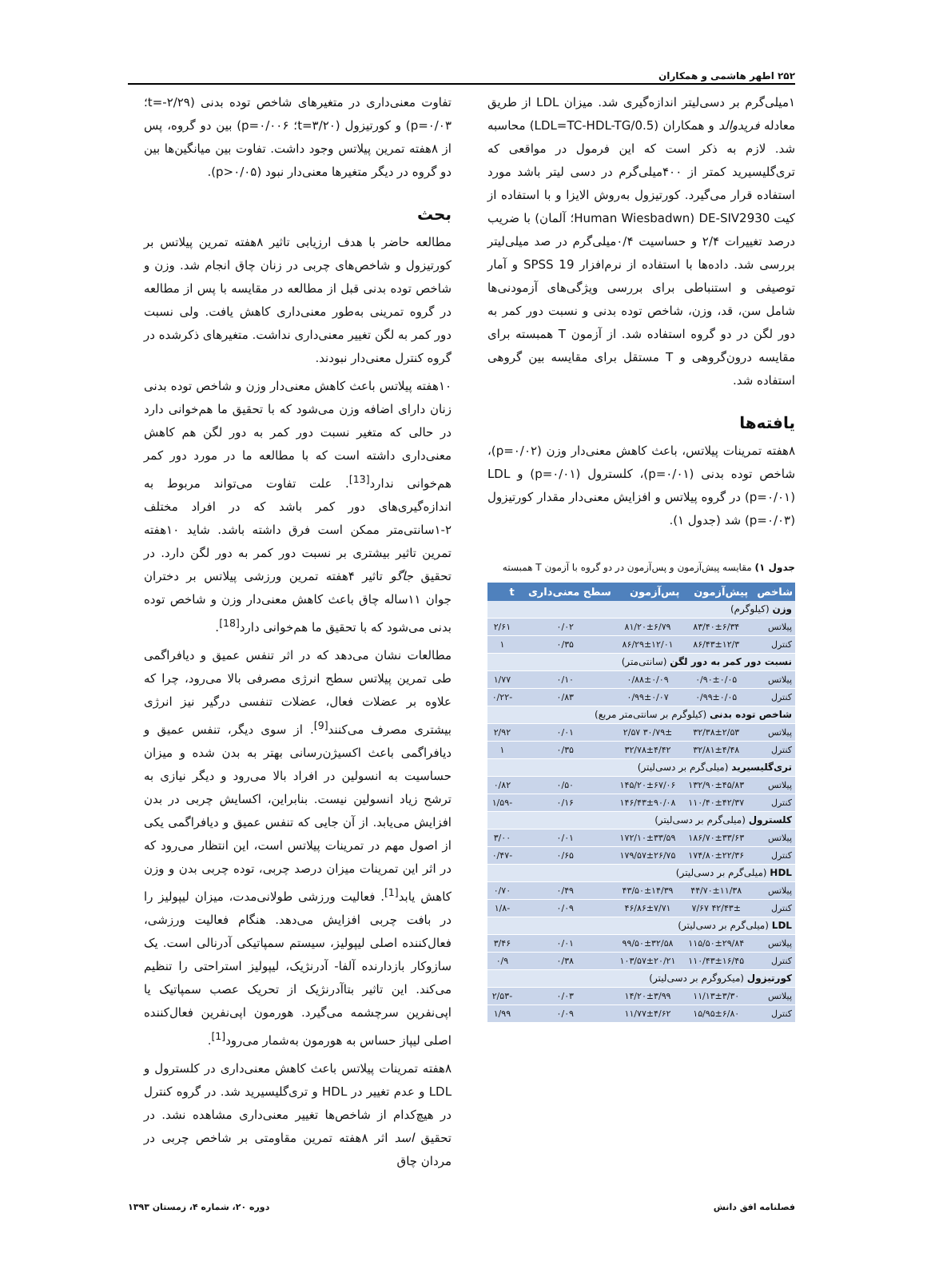۲۵۲ اطهر هاشمی و همکاران
۱میلی‌گرم بر دسی‌لیتر اندازه‌گیری شد. میزان LDL از طریق معادله فریدوالد و همکاران (LDL=TC-HDL-TG/0.5) محاسبه شد. لازم به ذکر است که این فرمول در مواقعی که تری‌گلیسیرید کمتر از ۴۰۰میلی‌گرم در دسی لیتر باشد مورد استفاده قرار می‌گیرد. کورتیزول به‌روش الایزا و با استفاده از کیت DE-SIV2930 (Human Wiesbadwn؛ آلمان) با ضریب درصد تغییرات ۲/۴ و حساسیت ۰/۴میلی‌گرم در صد میلی‌لیتر بررسی شد. داده‌ها با استفاده از نرم‌افزار SPSS 19 و آمار توصیفی و استنباطی برای بررسی ویژگی‌های آزمودنی‌ها شامل سن، قد، وزن، شاخص توده بدنی و نسبت دور کمر به دور لگن در دو گروه استفاده شد. از آزمون T همبسته برای مقایسه درون‌گروهی و T مستقل برای مقایسه بین گروهی استفاده شد.
یافته‌ها
۸هفته تمرینات پیلاتس، باعث کاهش معنی‌دار وزن (p=۰/۰۲)، شاخص توده بدنی (p=۰/۰۱)، کلسترول (p=۰/۰۱) و LDL (p=۰/۰۱) در گروه پیلاتس و افزایش معنی‌دار مقدار کورتیزول (p=۰/۰۳) شد (جدول ۱).
جدول ۱) مقایسه پیش‌آزمون و پس‌آزمون در دو گروه با آزمون T همبسته
| شاخص | پیش‌آزمون | پس‌آزمون | سطح معنی‌داری | t |
| --- | --- | --- | --- | --- |
| وزن (کیلوگرم) | | | | |
| پیلاتس | ۸۳/۴۰±۶/۳۴ | ۸۱/۲۰±۶/۷۹ | ۰/۰۲ | ۲/۶۱ |
| کنترل | ۸۶/۴۳±۱۲/۳ | ۸۶/۲۹±۱۲/۰۱ | ۰/۳۵ | ۱ |
| نسبت دور کمر به دور لگن (سانتی‌متر) | | | | |
| پیلاتس | ۰/۹۰±۰/۰۵ | ۰/۸۸±۰/۰۹ | ۰/۱۰ | ۱/۷۷ |
| کنترل | ۰/۹۹±۰/۰۵ | ۰/۹۹±۰/۰۷ | ۰/۸۳ | -۰/۲۲ |
| شاخص توده بدنی (کیلوگرم بر سانتی‌متر مربع) | | | | |
| پیلاتس | ۳۲/۳۸±۲/۵۳ | ۳۰/۷۹± ۲/۵۷ | ۰/۰۱ | ۲/۹۲ |
| کنترل | ۳۲/۸۱±۴/۴۸ | ۳۲/۷۸±۴/۴۲ | ۰/۳۵ | ۱ |
| تری‌گلیسیرید (میلی‌گرم بر دسی‌لیتر) | | | | |
| پیلاتس | ۱۳۲/۹۰±۴۵/۸۳ | ۱۴۵/۲۰±۶۷/۰۶ | ۰/۵۰ | ۰/۸۲ |
| کنترل | ۱۱۰/۴۰±۴۲/۳۷ | ۱۴۶/۴۳±۹۰/۰۸ | ۰/۱۶ | -۱/۵۹ |
| کلسترول (میلی‌گرم بر دسی‌لیتر) | | | | |
| پیلاتس | ۱۸۶/۷۰±۳۳/۶۳ | ۱۷۲/۱۰±۳۳/۵۹ | ۰/۰۱ | ۳/۰۰ |
| کنترل | ۱۷۴/۸۰±۲۲/۳۶ | ۱۷۹/۵۷±۲۶/۷۵ | ۰/۶۵ | -۰/۴۷ |
| HDL (میلی‌گرم بر دسی‌لیتر) | | | | |
| پیلاتس | ۴۴/۷۰±۱۱/۳۸ | ۴۳/۵۰±۱۴/۳۹ | ۰/۴۹ | ۰/۷۰ |
| کنترل | ۴۲/۴۳± ۷/۶۷ | ۴۶/۸۶±۷/۷۱ | ۰/۰۹ | -۱/۸ |
| LDL (میلی‌گرم بر دسی‌لیتر) | | | | |
| پیلاتس | ۱۱۵/۵۰±۲۹/۸۴ | ۹۹/۵۰±۳۲/۵۸ | ۰/۰۱ | ۳/۴۶ |
| کنترل | ۱۱۰/۴۳±۱۶/۴۵ | ۱۰۳/۵۷±۲۰/۲۱ | ۰/۳۸ | ۰/۹ |
| کورتیزول (میکروگرم بر دسی‌لیتر) | | | | |
| پیلاتس | ۱۱/۱۳±۳/۳۰ | ۱۴/۲۰±۳/۹۹ | ۰/۰۳ | -۲/۵۳ |
| کنترل | ۱۵/۹۵±۶/۸۰ | ۱۱/۷۷±۴/۶۲ | ۰/۰۹ | ۱/۹۹ |
تفاوت معنی‌داری در متغیرهای شاخص توده بدنی (t=-۲/۲۹؛ p=۰/۰۳) و کورتیزول (t=۳/۲۰؛ p=۰/۰۰۶) بین دو گروه، پس از ۸هفته تمرین پیلاتس وجود داشت. تفاوت بین میانگین‌ها بین دو گروه در دیگر متغیرها معنی‌دار نبود (p>۰/۰۵).
بحث
مطالعه حاضر با هدف ارزیابی تاثیر ۸هفته تمرین پیلاتس بر کورتیزول و شاخص‌های چربی در زنان چاق انجام شد. وزن و شاخص توده بدنی قبل از مطالعه در مقایسه با پس از مطالعه در گروه تمرینی به‌طور معنی‌داری کاهش یافت. ولی نسبت دور کمر به لگن تغییر معنی‌داری نداشت. متغیرهای ذکرشده در گروه کنترل معنی‌دار نبودند.
۱۰هفته پیلاتس باعث کاهش معنی‌دار وزن و شاخص توده بدنی زنان دارای اضافه وزن می‌شود که با تحقیق ما هم‌خوانی دارد در حالی که متغیر نسبت دور کمر به دور لگن هم کاهش معنی‌داری داشته است که با مطالعه ما در مورد دور کمر هم‌خوانی ندارد<sup>[13]</sup>. علت تفاوت می‌تواند مربوط به اندازه‌گیری‌های دور کمر باشد که در افراد مختلف ۲-۱سانتی‌متر ممکن است فرق داشته باشد. شاید ۱۰هفته تمرین تاثیر بیشتری بر نسبت دور کمر به دور لگن دارد. در تحقیق جاگو تاثیر ۴هفته تمرین ورزشی پیلاتس بر دختران جوان ۱۱ساله چاق باعث کاهش معنی‌دار وزن و شاخص توده بدنی می‌شود که با تحقیق ما هم‌خوانی دارد<sup>[18]</sup>.
مطالعات نشان می‌دهد که در اثر تنفس عمیق و دیافراگمی طی تمرین پیلاتس سطح انرژی مصرفی بالا می‌رود، چرا که علاوه بر عضلات فعال، عضلات تنفسی درگیر نیز انرژی بیشتری مصرف می‌کنند<sup>[9]</sup>. از سوی دیگر، تنفس عمیق و دیافراگمی باعث اکسیژن‌رسانی بهتر به بدن شده و میزان حساسیت به انسولین در افراد بالا می‌رود و دیگر نیازی به ترشح زیاد انسولین نیست. بنابراین، اکسایش چربی در بدن افزایش می‌یابد. از آن جایی که تنفس عمیق و دیافراگمی یکی از اصول مهم در تمرینات پیلاتس است، این انتظار می‌رود که در اثر این تمرینات میزان درصد چربی، توده چربی بدن و وزن کاهش یابد<sup>[1]</sup>. فعالیت ورزشی طولانی‌مدت، میزان لیپولیز را در بافت چربی افزایش می‌دهد. هنگام فعالیت ورزشی، فعال‌کننده اصلی لیپولیز، سیستم سمپاتیکی آدرنالی است. یک سازوکار بازدارنده آلفا- آدرنژیک، لیپولیز استراحتی را تنظیم می‌کند. این تاثیر بتاآدرنژیک از تحریک عصب سمپاتیک یا اپی‌نفرین سرچشمه می‌گیرد. هورمون اپی‌نفرین فعال‌کننده اصلی لیپاز حساس به هورمون به‌شمار می‌رود<sup>[1]</sup>.
۸هفته تمرینات پیلاتس باعث کاهش معنی‌داری در کلسترول و LDL و عدم تغییر در HDL و تری‌گلیسیرید شد. در گروه کنترل در هیچ‌کدام از شاخص‌ها تغییر معنی‌داری مشاهده نشد. در تحقیق اسد اثر ۸هفته تمرین مقاومتی بر شاخص چربی در مردان چاق
فصلنامه افق دانش دوره ۲۰، شماره ۴، زمستان ۱۳۹۳